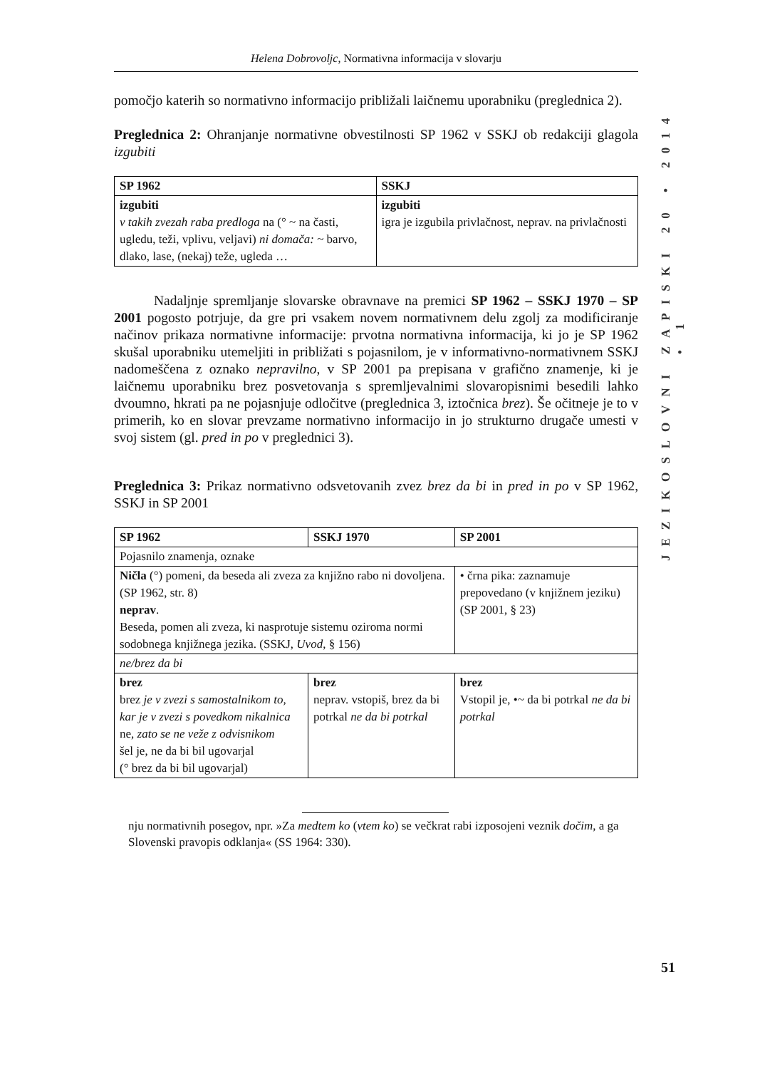JEZIKOSLOVNI ZAPISKI 20 • 2014 • 1
Helena Dobrovoljc, Normativna informacija v slovarju
pomočjo katerih so normativno informacijo približali laičnemu uporabniku (preglednica 2).
Preglednica 2: Ohranjanje normativne obvestilnosti SP 1962 v SSKJ ob redakciji glagola izgubiti
| SP 1962 | SSKJ |
| izgubiti v takih zvezah raba predloga na (° ~ na časti, ugledu, teži, vplivu, veljavi) ni domača: ~ barvo, dlako, lase, (nekaj) teže, ugleda … | izgubiti igra je izgubila privlačnost, neprav. na privlačnosti |
Nadaljnje spremljanje slovarske obravnave na premici SP 1962 – SSKJ 1970 – SP 2001 pogosto potrjuje, da gre pri vsakem novem normativnem delu zgolj za modificiranje načinov prikaza normativne informacije: prvotna normativna informacija, ki jo je SP 1962 skušal uporabniku utemeljiti in približati s pojasnilom, je v informativno-normativnem SSKJ nadomeščena z oznako nepravilno, v SP 2001 pa prepisana v grafično znamenje, ki je laičnemu uporabniku brez posvetovanja s spremljevalnimi slovaropisnimi besedili lahko dvoumno, hkrati pa ne pojasnjuje odločitve (preglednica 3, iztočnica brez). Še očitneje je to v primerih, ko en slovar prevzame normativno informacijo in jo strukturno drugače umesti v svoj sistem (gl. pred in po v preglednici 3).
Preglednica 3: Prikaz normativno odsvetovanih zvez brez da bi in pred in po v SP 1962, SSKJ in SP 2001
| SP 1962 | SSKJ 1970 | SP 2001 |
| Pojasnilo znamenja, oznake | | |
| Ničla (°) pomeni, da beseda ali zveza za knjižno rabo ni dovoljena. (SP 1962, str. 8) neprav . Beseda, pomen ali zveza, ki nasprotuje sistemu oziroma normi sodobnega knjižnega jezika. (SSKJ, Uvod , § 156) | | • črna pika: zaznamuje prepovedano (v knjižnem jeziku) (SP 2001, § 23) |
| ne/brez da bi | | |
| brez brez je v zvezi s samostalnikom to, kar je v zvezi s povedkom nikalnica ne , zato se ne veže z odvisnikom šel je, ne da bi bil ugovarjal (° brez da bi bil ugovarjal) | brez neprav. vstopiš, brez da bi potrkal ne da bi potrkal | brez Vstopil je, •~ da bi potrkal ne da bi potrkal |
nju normativnih posegov, npr. »Za medtem ko (vtem ko) se večkrat rabi izposojeni veznik dočim, a ga Slovenski pravopis odklanja« (SS 1964: 330).
51